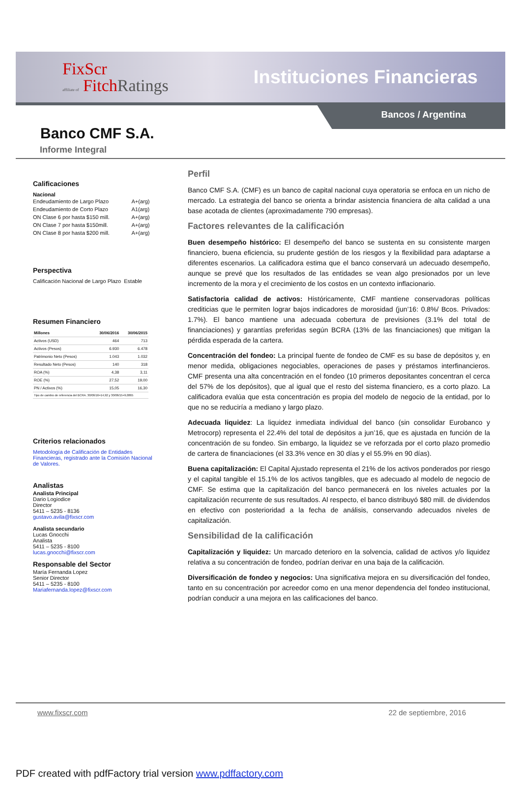FixScr
affiliate of FitchRatings
Instituciones Financieras
Bancos / Argentina
Banco CMF S.A.
Informe Integral
Calificaciones
Nacional
| Endeudamiento de Largo Plazo | A+(arg) |
| Endeudamiento de Corto Plazo | A1(arg) |
| ON Clase 6 por hasta $150 mill. | A+(arg) |
| ON Clase 7 por hasta $150mill. | A+(arg) |
| ON Clase 8 por hasta $200 mill. | A+(arg) |
Perspectiva
Calificación Nacional de Largo Plazo Estable
Resumen Financiero
| Millones | 30/06/2016 | 30/06/2015 |
| --- | --- | --- |
| Activos (USD) | 464 | 713 |
| Activos (Pesos) | 6.930 | 6.478 |
| Patrimonio Neto (Pesos) | 1.043 | 1.032 |
| Resultado Neto (Pesos) | 140 | 318 |
| ROA (%) | 4,38 | 3,11 |
| ROE (%) | 27,52 | 19,00 |
| PN / Activos (%) | 15,05 | 16,30 |
| Tipo de cambio de referencia del BCRA. 30/06/16=14,92 y 30/06/15=9,0865 | | |
Criterios relacionados
Metodología de Calificación de Entidades Financieras, registrado ante la Comisión Nacional de Valores.
Analistas
Analista Principal
Dario Logiodice
Director
5411 – 5235 - 8136
gustavo.avila@fixscr.com
Analista secundario
Lucas Gnocchi
Analista
5411 – 5235 - 8100
lucas.gnocchi@fixscr.com
Responsable del Sector
María Fernanda Lopez
Senior Director
5411 – 5235 - 8100
Mariafernanda.lopez@fixscr.com
Perfil
Banco CMF S.A. (CMF) es un banco de capital nacional cuya operatoria se enfoca en un nicho de mercado. La estrategia del banco se orienta a brindar asistencia financiera de alta calidad a una base acotada de clientes (aproximadamente 790 empresas).
Factores relevantes de la calificación
Buen desempeño histórico: El desempeño del banco se sustenta en su consistente margen financiero, buena eficiencia, su prudente gestión de los riesgos y la flexibilidad para adaptarse a diferentes escenarios. La calificadora estima que el banco conservará un adecuado desempeño, aunque se prevé que los resultados de las entidades se vean algo presionados por un leve incremento de la mora y el crecimiento de los costos en un contexto inflacionario.
Satisfactoria calidad de activos: Históricamente, CMF mantiene conservadoras políticas crediticias que le permiten lograr bajos indicadores de morosidad (jun’16: 0.8%/ Bcos. Privados: 1.7%). El banco mantiene una adecuada cobertura de previsiones (3.1% del total de financiaciones) y garantías preferidas según BCRA (13% de las financiaciones) que mitigan la pérdida esperada de la cartera.
Concentración del fondeo: La principal fuente de fondeo de CMF es su base de depósitos y, en menor medida, obligaciones negociables, operaciones de pases y préstamos interfinancieros. CMF presenta una alta concentración en el fondeo (10 primeros depositantes concentran el cerca del 57% de los depósitos), que al igual que el resto del sistema financiero, es a corto plazo. La calificadora evalúa que esta concentración es propia del modelo de negocio de la entidad, por lo que no se reduciría a mediano y largo plazo.
Adecuada liquidez: La liquidez inmediata individual del banco (sin consolidar Eurobanco y Metrocorp) representa el 22.4% del total de depósitos a jun’16, que es ajustada en función de la concentración de su fondeo. Sin embargo, la liquidez se ve reforzada por el corto plazo promedio de cartera de financiaciones (el 33.3% vence en 30 días y el 55.9% en 90 días).
Buena capitalización: El Capital Ajustado representa el 21% de los activos ponderados por riesgo y el capital tangible el 15.1% de los activos tangibles, que es adecuado al modelo de negocio de CMF. Se estima que la capitalización del banco permanecerá en los niveles actuales por la capitalización recurrente de sus resultados. Al respecto, el banco distribuyó $80 mill. de dividendos en efectivo con posterioridad a la fecha de análisis, conservando adecuados niveles de capitalización.
Sensibilidad de la calificación
Capitalización y liquidez: Un marcado deterioro en la solvencia, calidad de activos y/o liquidez relativa a su concentración de fondeo, podrían derivar en una baja de la calificación.
Diversificación de fondeo y negocios: Una significativa mejora en su diversificación del fondeo, tanto en su concentración por acreedor como en una menor dependencia del fondeo institucional, podrían conducir a una mejora en las calificaciones del banco.
www.fixscr.com 22 de septiembre, 2016
PDF created with pdfFactory trial version www.pdffactory.com